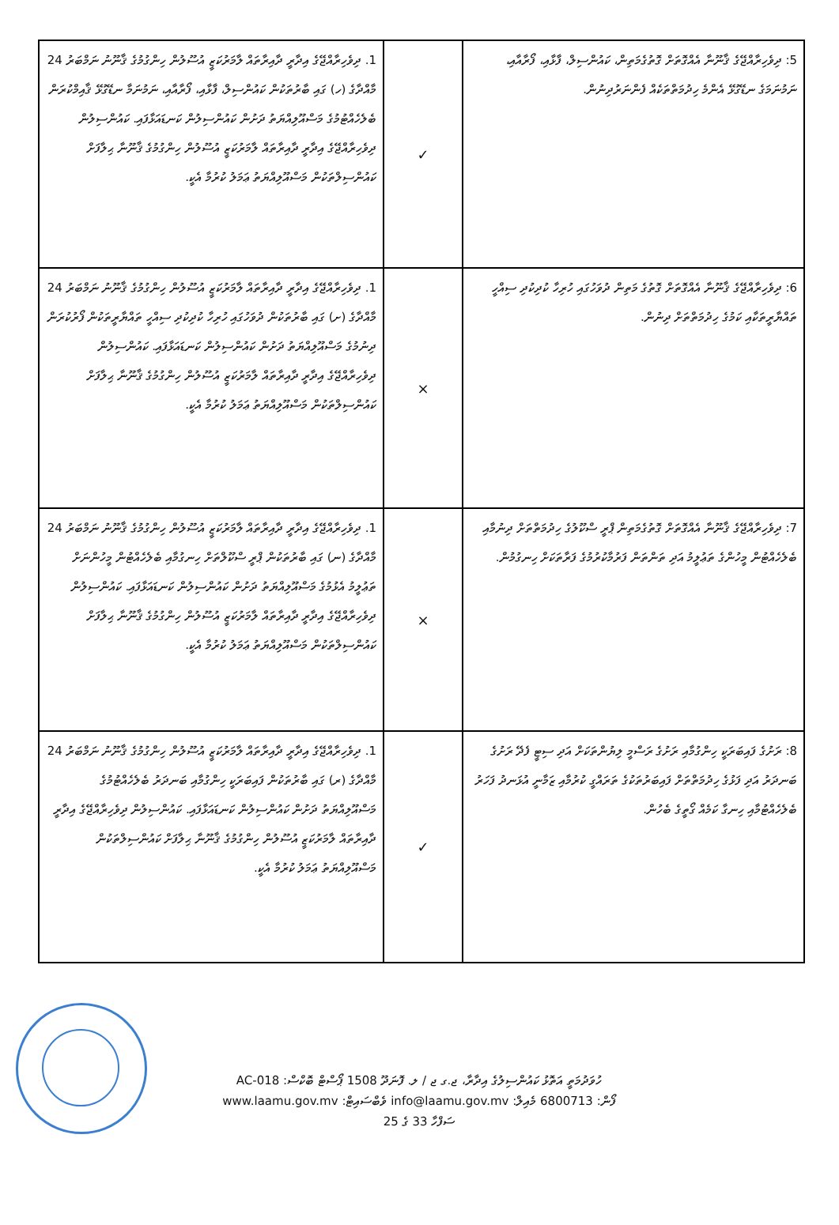| 5: ދިވެހިރާއްޖޭގެ ޤާނޫނާ އެއްގޮތަށް ގޮތުގެމަތިން، ކައުންސިލް، ފާޅާއި، ފޯރާއާއި، ނަމުނަމަގެ ނޑޭގުޅޭ އެންމެ ހިދުމަތްތަކެއް ފެންނަރުދިނުން. | ✓ | 1. ދިވެހިރާއްޖޭގެ އިދާރީ ދާއިރާތައް ލާމަރުކަޒީ އުސޫލުން ހިންގުމުގެ ޤާނޫނު ނަމްބަރު 24 މާއްދާގެ (ހ) ގައި ބާރުތަކުން ކައުންސިލް، ފާޅާއި، ފޯރާއާއި، ނަމުނަމާ ނޑޭގުޅޭ ޤާއިމްކުރަން ބެލެހެއްޓުމުގެ މަސްއޫލިއްޔަތު ދަށުން ކައުންސިލުން ކަނޑައަޅާފައި. ކައުންސިލުން ދިވެހިރާއްޖޭގެ އިދާރީ ދާއިރާތައް ލާމަރުކަޒީ އުސޫލުން ހިންގުމުގެ ޤާނޫނާ ޙިލާފަށް ކައުންސިލްތަކުން މަސްއޫލިއްޔަތު ޢަމަލު ކުރުމާ އެކީ. |
| 6: ދިވެހިރާއްޖޭގެ ޤާނޫނާ އެއްގޮތަށް ގޮތުގެ މަތިން ދުވަހުގައި ހުރިހާ ކުދިކުދި ސިއްހީ ތައްޔާރީތަކާއި ކަމުގެ ހިދުމަތްތަށް ދިނުން. | × | 1. ދިވެހިރާއްޖޭގެ އިދާރީ ދާއިރާތައް ލާމަރުކަޒީ އުސޫލުން ހިންގުމުގެ ޤާނޫނު ނަމްބަރު 24 މާއްދާގެ (ށ) ގައި ބާރުތަކުން ދުވަހުގައި ހުރިހާ ކުދިކުދި ސިއްހީ ތައްޔާރީތަކުން ފޯރުކުރަން ދިނުމުގެ މަސްއޫލިއްޔަތު ދަށުން ކައުންސިލުން ކަނޑައަޅާފައި. ކައުންސިލުން ދިވެހިރާއްޖޭގެ އިދާރީ ދާއިރާތައް ލާމަރުކަޒީ އުސޫލުން ހިންގުމުގެ ޤާނޫނާ ޙިލާފަށް ކައުންސިލްތަކުން މަސްއޫލިއްޔަތު ޢަމަލު ކުރުމާ އެކީ. |
| 7: ދިވެހިރާއްޖޭގެ ޤާނޫނާ އެއްގޮތަށް ގޮތުގެމަތިން ޕްރީ ސްކޫލުގެ ހިދުމަތްތަށް ދިނުމާއި ބެލެހެއްޓުން މީހުންގެ ތަޢުލީމު އަދި ތަންތަން ފަރުމާކުރުމުގެ ފަރާތަކަށް ހިނގުމުން. | × | 1. ދިވެހިރާއްޖޭގެ އިދާރީ ދާއިރާތައް ލާމަރުކަޒީ އުސޫލުން ހިންގުމުގެ ޤާނޫނު ނަމްބަރު 24 މާއްދާގެ (ނ) ގައި ބާރުތަކުން ޕްރީ ސްކޫލްތަށް ހިނގުމާއި ބެލެހެއްޓުން މީހުންނަށް ތަޢުލީމު އެޅުމުގެ މަސްއޫލިއްޔަތު ދަށުން ކައުންސިލުން ކަނޑައަޅާފައި. ކައުންސިލުން ދިވެހިރާއްޖޭގެ އިދާރީ ދާއިރާތައް ލާމަރުކަޒީ އުސޫލުން ހިންގުމުގެ ޤާނޫނާ ޙިލާފަށް ކައުންސިލްތަކުން މަސްއޫލިއްޔަތު ޢަމަލު ކުރުމާ އެކީ. |
| 8: ރަށުގެ ފައިބަރަކީ ހިންގުމާއި ރަށުގެ ރަސްމީ ލިޔުންތަކަށް އަދި ސިޓީ ފެދޭ ރަށުގެ ބަނދަރު އަދި ފަޅުގެ ހިދުމަތްތަށް ފައިބަރުތަކުގެ ތަރައްގީ ކުރުމާއި ޒަމާނީ އުޅަނދު ފަހަރު ބެލެހެއްޓުމާއި ހިނގާ ކަމެއް ގޯތީގެ ބެހުން. | ✓ | 1. ދިވެހިރާއްޖޭގެ އިދާރީ ދާއިރާތައް ލާމަރުކަޒީ އުސޫލުން ހިންގުމުގެ ޤާނޫނު ނަމްބަރު 24 މާއްދާގެ (ރ) ގައި ބާރުތަކުން ފައިބަރަކީ ހިންގުމާއި ބަނދަރު ބެލެހެއްޓުމުގެ މަސްއޫލިއްޔަތު ދަށުން ކައުންސިލުން ކަނޑައަޅާފައި. ކައުންސިލުން ދިވެހިރާއްޖޭގެ އިދާރީ ދާއިރާތައް ލާމަރުކަޒީ އުސޫލުން ހިންގުމުގެ ޤާނޫނާ ޙިލާފަށް ކައުންސިލްތަކުން މަސްއޫލިއްޔަތު ޢަމަލު ކުރުމާ އެކީ. |
ހުވަދުމަތީ އަތޮޅު ކައުންސިލުގެ އިދާރާ، ޖ.ގ ޖ / ލ. ފޮނަދޫ 1508 ޕޯސްޓް ބޮކްސް: AC-018
ފޯން: 6800713 މެއިލް: info@laamu.gov.mv ވެބްސައިޓް: www.laamu.gov.mv
ސަފްހާ 33 ގެ 25